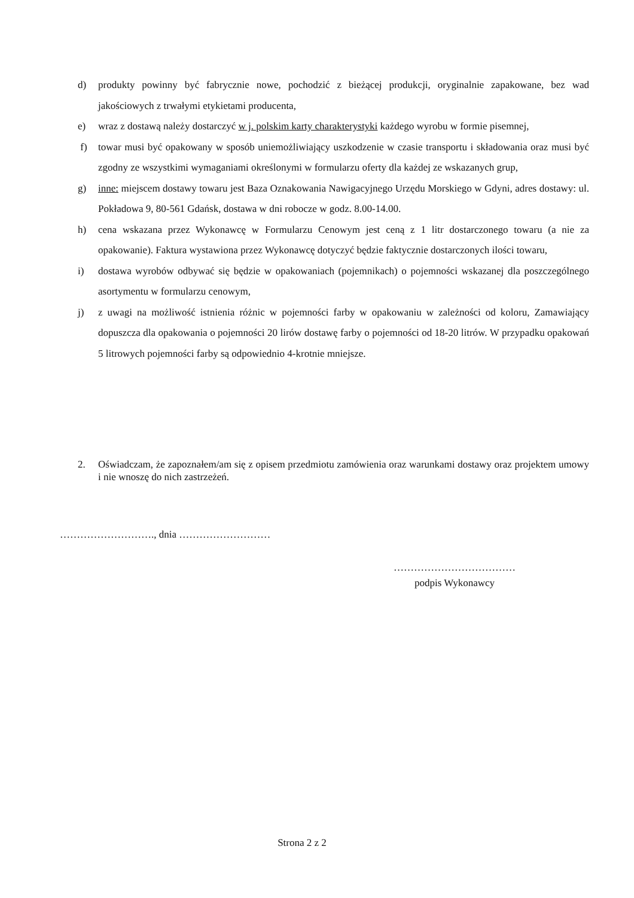d) produkty powinny być fabrycznie nowe, pochodzić z bieżącej produkcji, oryginalnie zapakowane, bez wad jakościowych z trwałymi etykietami producenta,
e) wraz z dostawą należy dostarczyć w j. polskim karty charakterystyki każdego wyrobu w formie pisemnej,
f) towar musi być opakowany w sposób uniemożliwiający uszkodzenie w czasie transportu i składowania oraz musi być zgodny ze wszystkimi wymaganiami określonymi w formularzu oferty dla każdej ze wskazanych grup,
g) inne: miejscem dostawy towaru jest Baza Oznakowania Nawigacyjnego Urzędu Morskiego w Gdyni, adres dostawy: ul. Pokładowa 9, 80-561 Gdańsk, dostawa w dni robocze w godz. 8.00-14.00.
h) cena wskazana przez Wykonawcę w Formularzu Cenowym jest ceną z 1 litr dostarczonego towaru (a nie za opakowanie). Faktura wystawiona przez Wykonawcę dotyczyć będzie faktycznie dostarczonych ilości towaru,
i) dostawa wyrobów odbywać się będzie w opakowaniach (pojemnikach) o pojemności wskazanej dla poszczególnego asortymentu w formularzu cenowym,
j) z uwagi na możliwość istnienia różnic w pojemności farby w opakowaniu w zależności od koloru, Zamawiający dopuszcza dla opakowania o pojemności 20 lirów dostawę farby o pojemności od 18-20 litrów. W przypadku opakowań 5 litrowych pojemności farby są odpowiednio 4-krotnie mniejsze.
2. Oświadczam, że zapoznałem/am się z opisem przedmiotu zamówienia oraz warunkami dostawy oraz projektem umowy i nie wnoszę do nich zastrzeżeń.
………………………., dnia ………………………
………………………………
podpis Wykonawcy
Strona 2 z 2